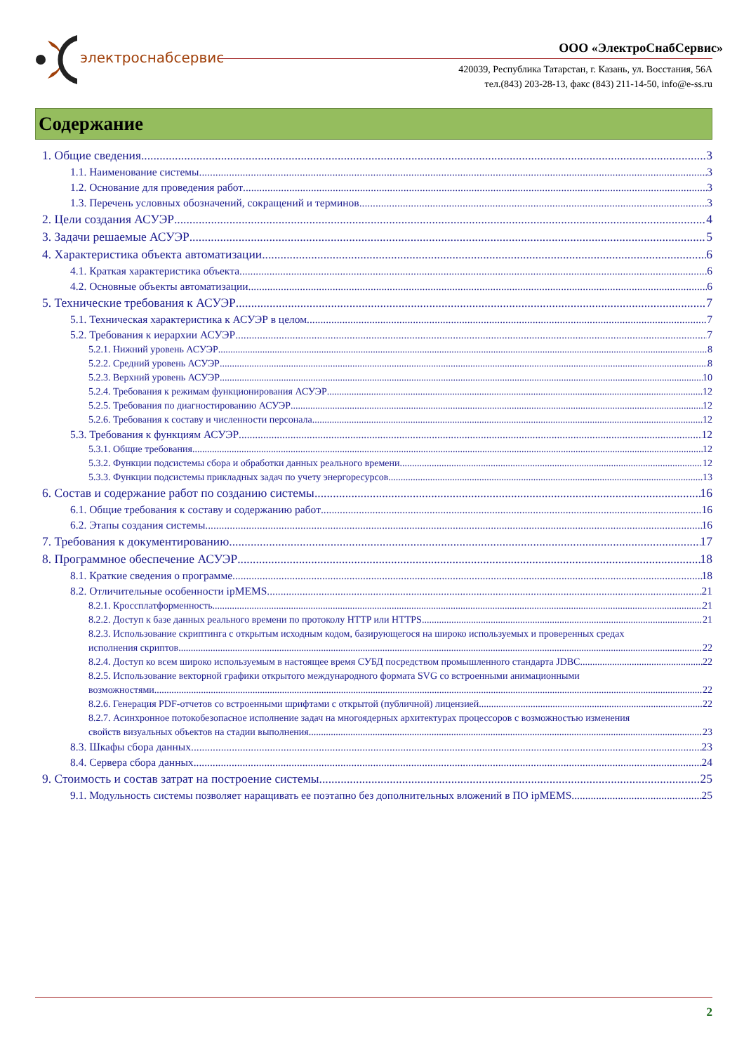электроснабсервис
ООО «ЭлектроСнабСервис»
420039, Республика Татарстан, г. Казань, ул. Восстания, 56А
тел.(843) 203-28-13, факс (843) 211-14-50, info@e-ss.ru
Содержание
1. Общие сведения 3
1.1. Наименование системы 3
1.2. Основание для проведения работ 3
1.3. Перечень условных обозначений, сокращений и терминов 3
2. Цели создания АСУЭР 4
3. Задачи решаемые АСУЭР 5
4. Характеристика объекта автоматизации 6
4.1. Краткая характеристика объекта 6
4.2. Основные объекты автоматизации 6
5. Технические требования к АСУЭР 7
5.1. Техническая характеристика к АСУЭР в целом 7
5.2. Требования к иерархии АСУЭР 7
5.2.1. Нижний уровень АСУЭР 8
5.2.2. Средний уровень АСУЭР 8
5.2.3. Верхний уровень АСУЭР 10
5.2.4. Требования к режимам функционирования АСУЭР 12
5.2.5. Требования по диагностированию АСУЭР 12
5.2.6. Требования к составу и численности персонала 12
5.3. Требования к функциям АСУЭР 12
5.3.1. Общие требования 12
5.3.2. Функции подсистемы сбора и обработки данных реального времени 12
5.3.3. Функции подсистемы прикладных задач по учету энергоресурсов 13
6. Состав и содержание работ по созданию системы 16
6.1. Общие требования к составу и содержанию работ 16
6.2. Этапы создания системы 16
7. Требования к документированию 17
8. Программное обеспечение АСУЭР 18
8.1. Краткие сведения о программе 18
8.2. Отличительные особенности ipMEMS 21
8.2.1. Кроссплатформенность 21
8.2.2. Доступ к базе данных реального времени по протоколу HTTP или HTTPS 21
8.2.3. Использование скриптинга с открытым исходным кодом, базирующегося на широко используемых и проверенных средах
исполнения скриптов 22
8.2.4. Доступ ко всем широко используемым в настоящее время СУБД посредством промышленного стандарта JDBC 22
8.2.5. Использование векторной графики открытого международного формата SVG со встроенными анимационными
возможностями 22
8.2.6. Генерация PDF-отчетов со встроенными шрифтами с открытой (публичной) лицензией 22
8.2.7. Асинхронное потокобезопасное исполнение задач на многоядерных архитектурах процессоров с возможностью изменения
свойств визуальных объектов на стадии выполнения 23
8.3. Шкафы сбора данных 23
8.4. Сервера сбора данных 24
9. Стоимость и состав затрат на построение системы. 25
9.1. Модульность системы позволяет наращивать ее поэтапно без дополнительных вложений в ПО ipMEMS 25
2